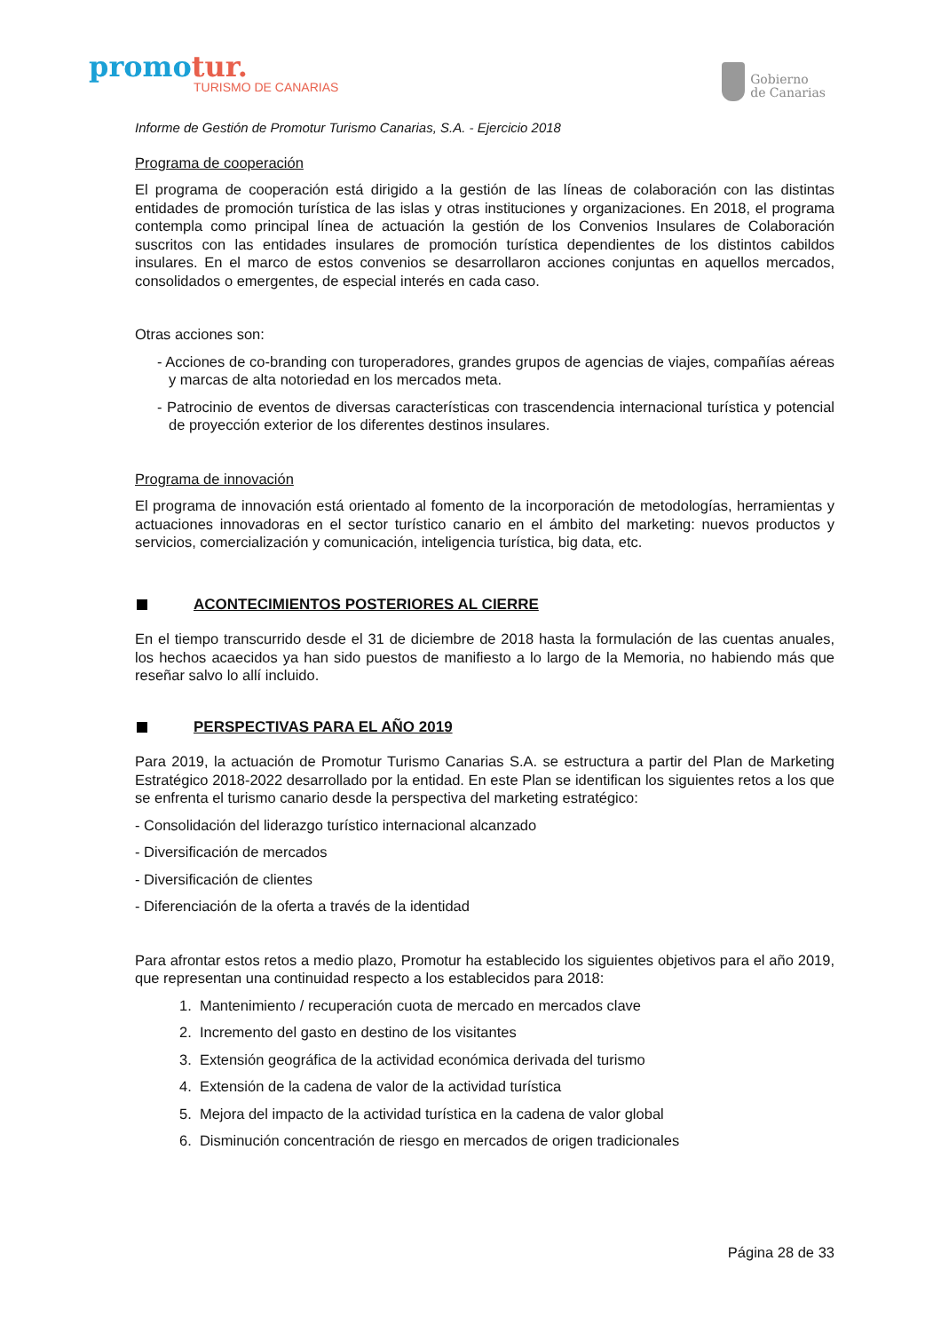promotur.
TURISMO DE CANARIAS
Gobierno
de Canarias
Informe de Gestión de Promotur Turismo Canarias, S.A. - Ejercicio 2018
Programa de cooperación
El programa de cooperación está dirigido a la gestión de las líneas de colaboración con las distintas entidades de promoción turística de las islas y otras instituciones y organizaciones. En 2018, el programa contempla como principal línea de actuación la gestión de los Convenios Insulares de Colaboración suscritos con las entidades insulares de promoción turística dependientes de los distintos cabildos insulares. En el marco de estos convenios se desarrollaron acciones conjuntas en aquellos mercados, consolidados o emergentes, de especial interés en cada caso.
Otras acciones son:
- Acciones de co-branding con turoperadores, grandes grupos de agencias de viajes, compañías aéreas y marcas de alta notoriedad en los mercados meta.
- Patrocinio de eventos de diversas características con trascendencia internacional turística y potencial de proyección exterior de los diferentes destinos insulares.
Programa de innovación
El programa de innovación está orientado al fomento de la incorporación de metodologías, herramientas y actuaciones innovadoras en el sector turístico canario en el ámbito del marketing: nuevos productos y servicios, comercialización y comunicación, inteligencia turística, big data, etc.
ACONTECIMIENTOS POSTERIORES AL CIERRE
En el tiempo transcurrido desde el 31 de diciembre de 2018 hasta la formulación de las cuentas anuales, los hechos acaecidos ya han sido puestos de manifiesto a lo largo de la Memoria, no habiendo más que reseñar salvo lo allí incluido.
PERSPECTIVAS PARA EL AÑO 2019
Para 2019, la actuación de Promotur Turismo Canarias S.A. se estructura a partir del Plan de Marketing Estratégico 2018-2022 desarrollado por la entidad. En este Plan se identifican los siguientes retos a los que se enfrenta el turismo canario desde la perspectiva del marketing estratégico:
- Consolidación del liderazgo turístico internacional alcanzado
- Diversificación de mercados
- Diversificación de clientes
- Diferenciación de la oferta a través de la identidad
Para afrontar estos retos a medio plazo, Promotur ha establecido los siguientes objetivos para el año 2019, que representan una continuidad respecto a los establecidos para 2018:
1. Mantenimiento / recuperación cuota de mercado en mercados clave
2. Incremento del gasto en destino de los visitantes
3. Extensión geográfica de la actividad económica derivada del turismo
4. Extensión de la cadena de valor de la actividad turística
5. Mejora del impacto de la actividad turística en la cadena de valor global
6. Disminución concentración de riesgo en mercados de origen tradicionales
Página 28 de 33